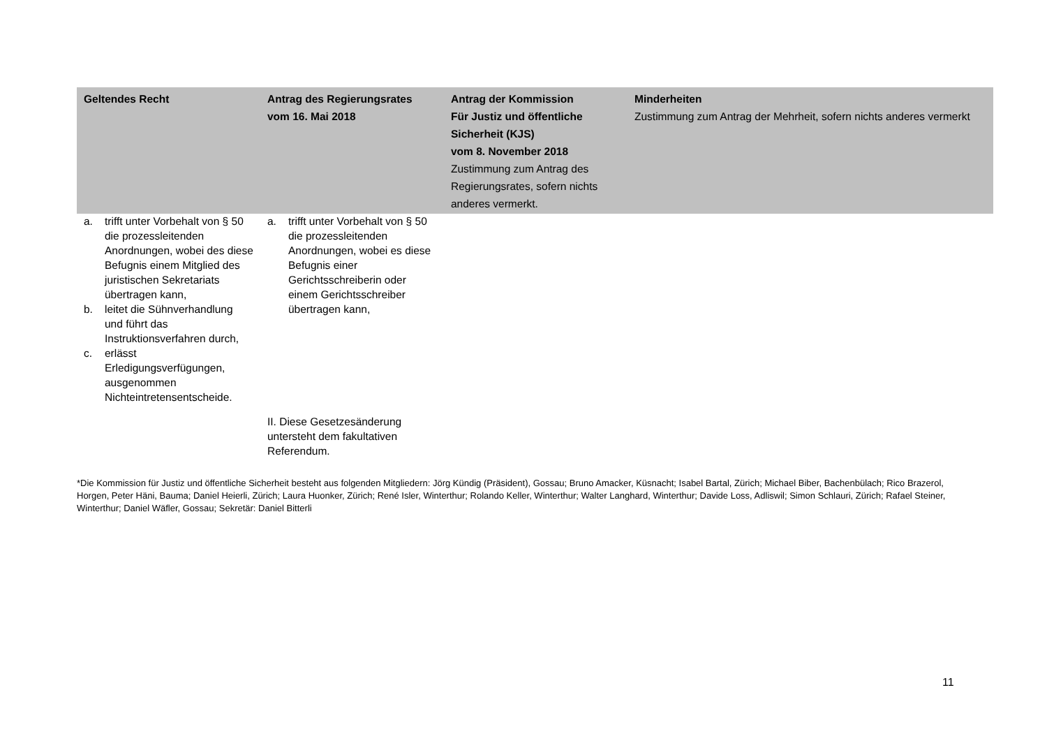| Geltendes Recht | Antrag des Regierungsrates vom 16. Mai 2018 | Antrag der Kommission Für Justiz und öffentliche Sicherheit (KJS) vom 8. November 2018 Zustimmung zum Antrag des Regierungsrates, sofern nichts anderes vermerkt. | Minderheiten Zustimmung zum Antrag der Mehrheit, sofern nichts anderes vermerkt |
| --- | --- | --- | --- |
| a. trifft unter Vorbehalt von § 50 die prozessleitenden Anordnungen, wobei des diese Befugnis einem Mitglied des juristischen Sekretariats übertragen kann, b. leitet die Sühnverhandlung und führt das Instruktionsverfahren durch, c. erlässt Erledigungsverfügungen, ausgenommen Nichteintretensentscheide. | a. trifft unter Vorbehalt von § 50 die prozessleitenden Anordnungen, wobei es diese Befugnis einer Gerichtsschreiberin oder einem Gerichtsschreiber übertragen kann, II. Diese Gesetzesänderung untersteht dem fakultativen Referendum. | | |
*Die Kommission für Justiz und öffentliche Sicherheit besteht aus folgenden Mitgliedern: Jörg Kündig (Präsident), Gossau; Bruno Amacker, Küsnacht; Isabel Bartal, Zürich; Michael Biber, Bachenbülach; Rico Brazerol, Horgen, Peter Häni, Bauma; Daniel Heierli, Zürich; Laura Huonker, Zürich; René Isler, Winterthur; Rolando Keller, Winterthur; Walter Langhard, Winterthur; Davide Loss, Adliswil; Simon Schlauri, Zürich; Rafael Steiner, Winterthur; Daniel Wäfler, Gossau; Sekretär: Daniel Bitterli
11